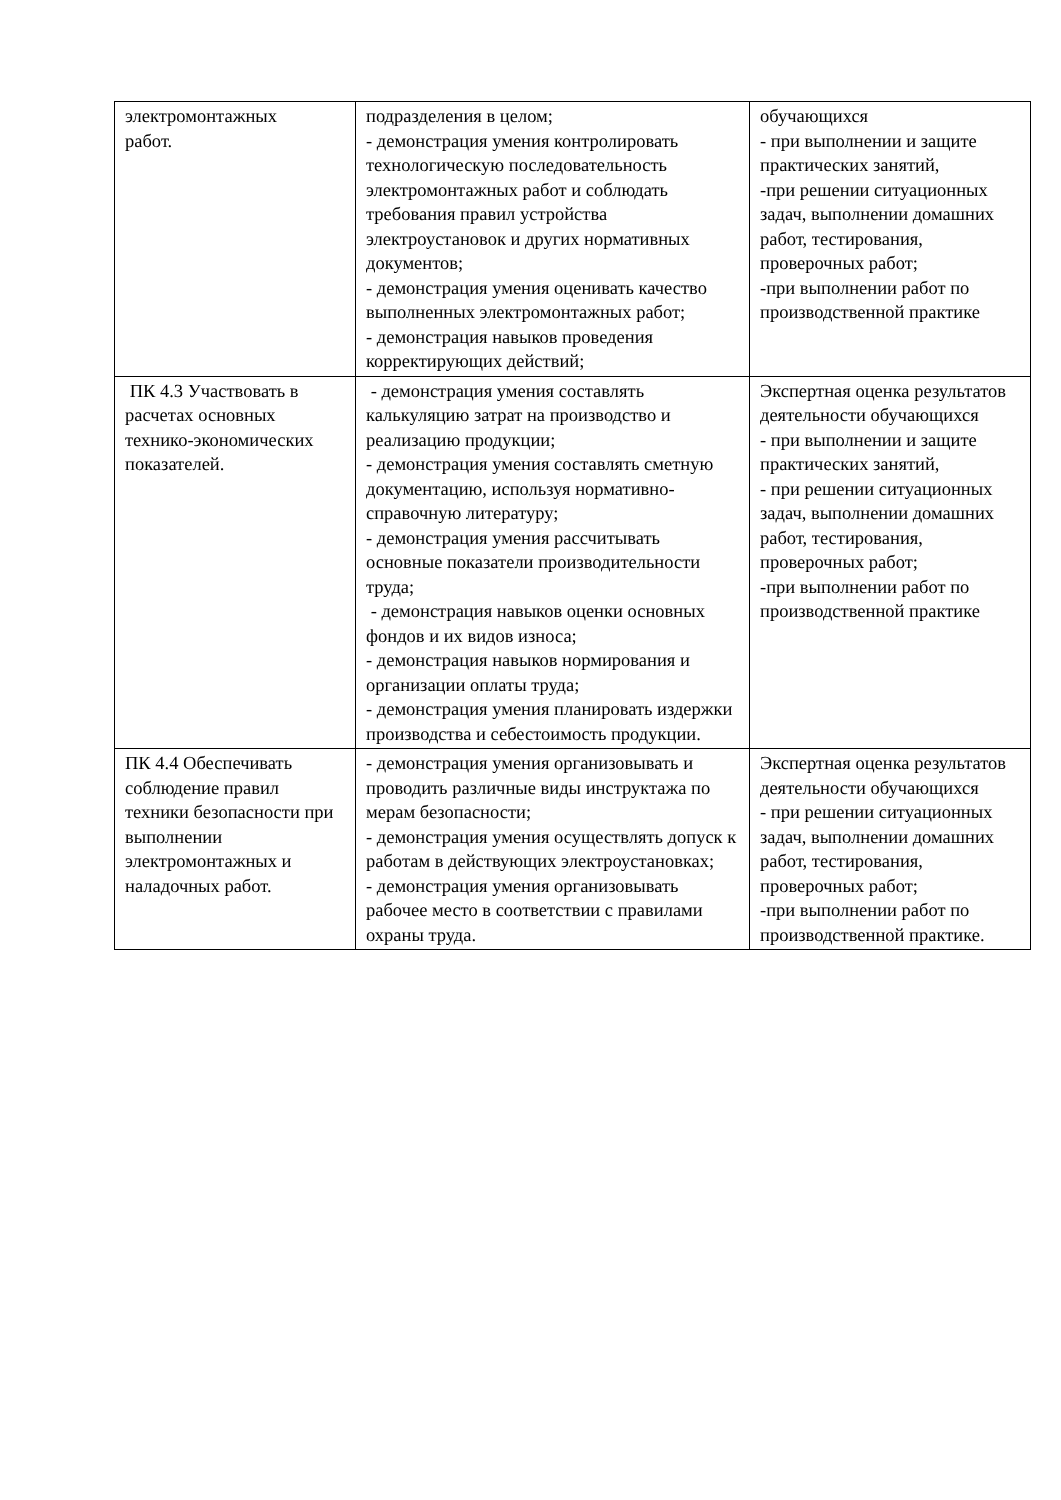| электромонтажных работ. | подразделения в целом; - демонстрация умения контролировать технологическую последовательность электромонтажных работ и соблюдать требования правил устройства электроустановок и других нормативных документов; - демонстрация умения оценивать качество выполненных электромонтажных работ; - демонстрация навыков проведения корректирующих действий; | обучающихся - при выполнении и защите практических занятий, -при решении ситуационных задач, выполнении домашних работ, тестирования, проверочных работ; -при выполнении работ по производственной практике |
| ПК 4.3 Участвовать в расчетах основных технико-экономических показателей. | - демонстрация умения составлять калькуляцию затрат на производство и реализацию продукции; - демонстрация умения составлять сметную документацию, используя нормативно-справочную литературу; - демонстрация умения рассчитывать основные показатели производительности труда; - демонстрация навыков оценки основных фондов и их видов износа; - демонстрация навыков нормирования и организации оплаты труда; - демонстрация умения планировать издержки производства и себестоимость продукции. | Экспертная оценка результатов деятельности обучающихся - при выполнении и защите практических занятий, - при решении ситуационных задач, выполнении домашних работ, тестирования, проверочных работ; -при выполнении работ по производственной практике |
| ПК 4.4 Обеспечивать соблюдение правил техники безопасности при выполнении электромонтажных и наладочных работ. | - демонстрация умения организовывать и проводить различные виды инструктажа по мерам безопасности; - демонстрация умения осуществлять допуск к работам в действующих электроустановках; - демонстрация умения организовывать рабочее место в соответствии с правилами охраны труда. | Экспертная оценка результатов деятельности обучающихся - при решении ситуационных задач, выполнении домашних работ, тестирования, проверочных работ; -при выполнении работ по производственной практике. |